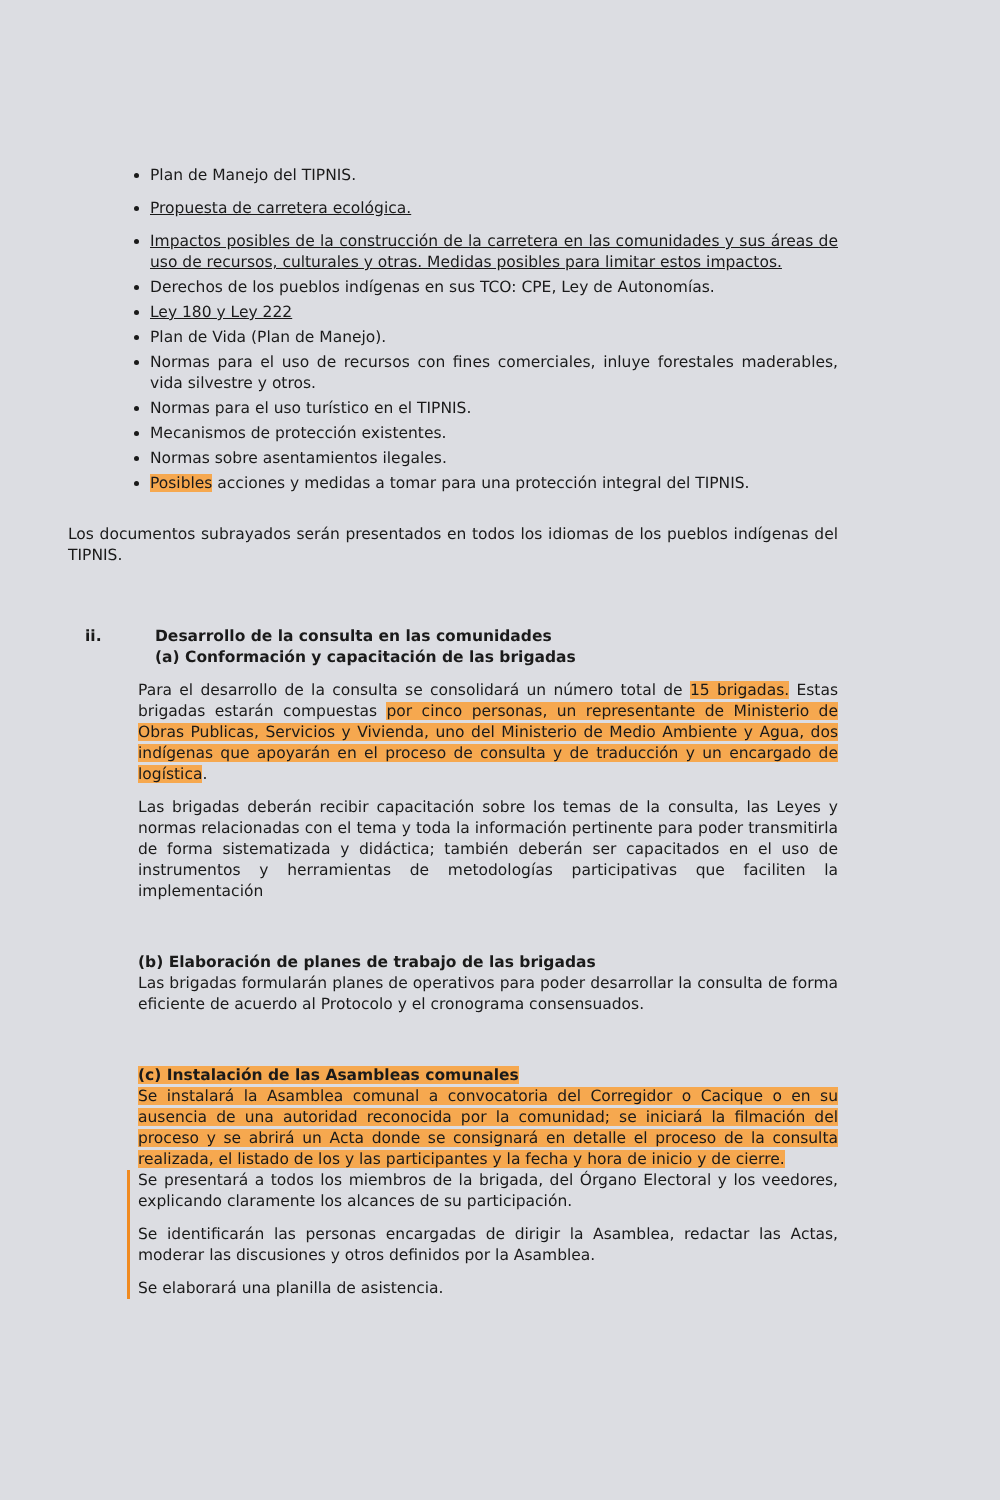Plan de Manejo del TIPNIS.
Propuesta de carretera ecológica.
Impactos posibles de la construcción de la carretera en las comunidades y sus áreas de uso de recursos, culturales y otras. Medidas posibles para limitar estos impactos.
Derechos de los pueblos indígenas en sus TCO: CPE, Ley de Autonomías.
Ley 180 y Ley 222
Plan de Vida (Plan de Manejo).
Normas para el uso de recursos con fines comerciales, inluye forestales maderables, vida silvestre y otros.
Normas para el uso turístico en el TIPNIS.
Mecanismos de protección existentes.
Normas sobre asentamientos ilegales.
Posibles acciones y medidas a tomar para una protección integral del TIPNIS.
Los documentos subrayados serán presentados en todos los idiomas de los pueblos indígenas del TIPNIS.
ii. Desarrollo de la consulta en las comunidades
(a) Conformación y capacitación de las brigadas
Para el desarrollo de la consulta se consolidará un número total de 15 brigadas. Estas brigadas estarán compuestas por cinco personas, un representante de Ministerio de Obras Publicas, Servicios y Vivienda, uno del Ministerio de Medio Ambiente y Agua, dos indígenas que apoyarán en el proceso de consulta y de traducción y un encargado de logística.
Las brigadas deberán recibir capacitación sobre los temas de la consulta, las Leyes y normas relacionadas con el tema y toda la información pertinente para poder transmitirla de forma sistematizada y didáctica; también deberán ser capacitados en el uso de instrumentos y herramientas de metodologías participativas que faciliten la implementación
(b) Elaboración de planes de trabajo de las brigadas
Las brigadas formularán planes de operativos para poder desarrollar la consulta de forma eficiente de acuerdo al Protocolo y el cronograma consensuados.
(c) Instalación de las Asambleas comunales
Se instalará la Asamblea comunal a convocatoria del Corregidor o Cacique o en su ausencia de una autoridad reconocida por la comunidad; se iniciará la filmación del proceso y se abrirá un Acta donde se consignará en detalle el proceso de la consulta realizada, el listado de los y las participantes y la fecha y hora de inicio y de cierre.
Se presentará a todos los miembros de la brigada, del Órgano Electoral y los veedores, explicando claramente los alcances de su participación.
Se identificarán las personas encargadas de dirigir la Asamblea, redactar las Actas, moderar las discusiones y otros definidos por la Asamblea.
Se elaborará una planilla de asistencia.